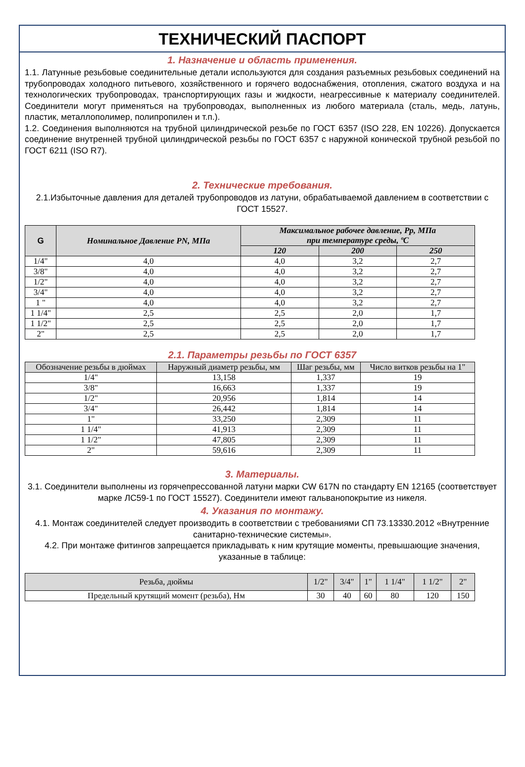ТЕХНИЧЕСКИЙ ПАСПОРТ
1. Назначение и область применения.
1.1. Латунные резьбовые соединительные детали используются для создания разъемных резьбовых соединений на трубопроводах холодного питьевого, хозяйственного и горячего водоснабжения, отопления, сжатого воздуха и на технологических трубопроводах, транспортирующих газы и жидкости, неагрессивные к материалу соединителей. Соединители могут применяться на трубопроводах, выполненных из любого материала (сталь, медь, латунь, пластик, металлополимер, полипропилен и т.п.).
1.2. Соединения выполняются на трубной цилиндрической резьбе по ГОСТ 6357 (ISO 228, EN 10226). Допускается соединение внутренней трубной цилиндрической резьбы по ГОСТ 6357 с наружной конической трубной резьбой по ГОСТ 6211 (ISO R7).
2. Технические требования.
2.1.Избыточные давления для деталей трубопроводов из латуни, обрабатываемой давлением в соответствии с ГОСТ 15527.
| G | Номинальное Давление PN, МПа | Максимальное рабочее давление, Рр, МПа при температуре среды, ºС | | |
| --- | --- | --- | --- | --- |
| | | 120 | 200 | 250 |
| 1/4" | 4,0 | 4,0 | 3,2 | 2,7 |
| 3/8" | 4,0 | 4,0 | 3,2 | 2,7 |
| 1/2" | 4,0 | 4,0 | 3,2 | 2,7 |
| 3/4" | 4,0 | 4,0 | 3,2 | 2,7 |
| 1 " | 4,0 | 4,0 | 3,2 | 2,7 |
| 1 1/4" | 2,5 | 2,5 | 2,0 | 1,7 |
| 1 1/2" | 2,5 | 2,5 | 2,0 | 1,7 |
| 2" | 2,5 | 2,5 | 2,0 | 1,7 |
2.1. Параметры резьбы по ГОСТ 6357
| Обозначение резьбы в дюймах | Наружный диаметр резьбы, мм | Шаг резьбы, мм | Число витков резьбы на 1" |
| --- | --- | --- | --- |
| 1/4" | 13,158 | 1,337 | 19 |
| 3/8" | 16,663 | 1,337 | 19 |
| 1/2" | 20,956 | 1,814 | 14 |
| 3/4" | 26,442 | 1,814 | 14 |
| 1" | 33,250 | 2,309 | 11 |
| 1 1/4" | 41,913 | 2,309 | 11 |
| 1 1/2" | 47,805 | 2,309 | 11 |
| 2" | 59,616 | 2,309 | 11 |
3. Материалы.
3.1. Соединители выполнены из горячепрессованной латуни марки CW 617N по стандарту EN 12165 (соответствует марке ЛС59-1 по ГОСТ 15527). Соединители имеют гальванопокрытие из никеля.
4. Указания по монтажу.
4.1. Монтаж соединителей следует производить в соответствии с требованиями СП 73.13330.2012 «Внутренние санитарно-технические системы».
4.2. При монтаже фитингов запрещается прикладывать к ним крутящие моменты, превышающие значения, указанные в таблице:
| Резьба, дюймы | 1/2" | 3/4" | 1" | 1 1/4" | 1 1/2" | 2" |
| --- | --- | --- | --- | --- | --- | --- |
| Предельный крутящий момент (резьба), Нм | 30 | 40 | 60 | 80 | 120 | 150 |